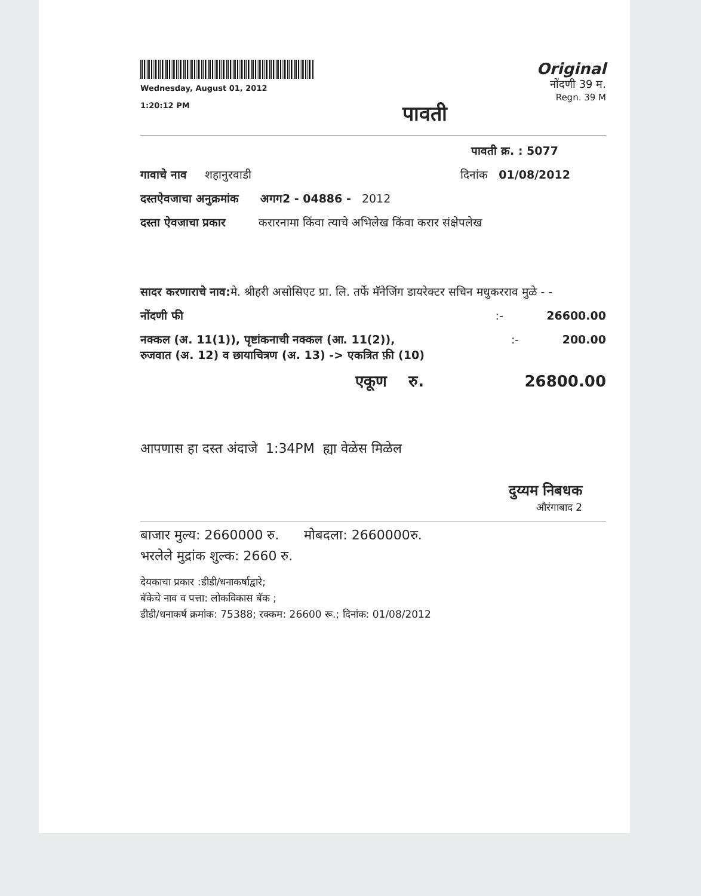Wednesday, August 01, 2012
1:20:12 PM
पावती
Original
नोंदणी 39 म.
Regn. 39 M
पावती क्र. : 5077
गावाचे नाव शहानुरवाडी दिनांक 01/08/2012
दस्तऐवजाचा अनुक्रमांक अगग2 - 04886 - 2012
दस्ता ऐवजाचा प्रकार करारनामा किंवा त्याचे अभिलेख किंवा करार संक्षेपलेख
सादर करणाराचे नाव: मे. श्रीहरी असोसिएट प्रा. लि. तर्फे मॅनेजिंग डायरेक्टर सचिन मधुकरराव मुळे - -
नोंदणी फी:- 26600.00
नक्कल (अ. 11(1)), पृष्टांकनाची नक्कल (आ. 11(2)),
रुजवात (अ. 12) व छायाचित्रण (अ. 13) -> एकत्रित फ़ी (10):- 200.00
एकूण रु. 26800.00
आपणास हा दस्त अंदाजे 1:34PM ह्या वेळेस मिळेल
दुय्यम निबधक
औरंगाबाद 2
बाजार मुल्य: 2660000 रु. मोबदला: 2660000रु.
भरलेले मुद्रांक शुल्क: 2660 रु.
देयकाचा प्रकार :डीडी/धनाकर्षाद्वारे;
बॅकेचे नाव व पत्ता: लोकविकास बॅक ;
डीडी/धनाकर्ष क्रमांक: 75388; रक्कम: 26600 रू.; दिनांक: 01/08/2012